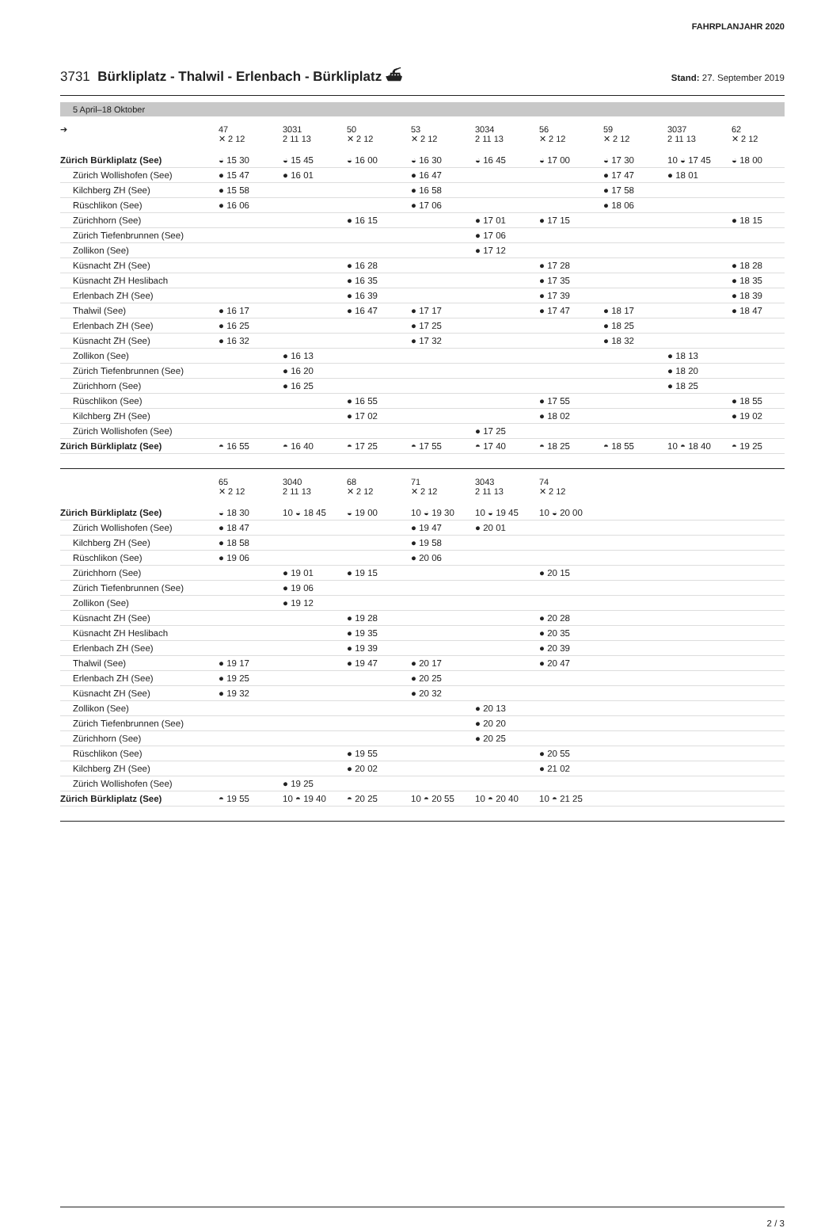FAHRPLANJAHR 2020
3731 Bürkliplatz - Thalwil - Erlenbach - Bürkliplatz ⛴
Stand: 27. September 2019
5 April–18 Oktober
| ➔ | 47 ✕ 2 12 | 3031 2 11 13 | 50 ✕ 2 12 | 53 ✕ 2 12 | 3034 2 11 13 | 56 ✕ 2 12 | 59 ✕ 2 12 | 3037 2 11 13 | 62 ✕ 2 12 |
| --- | --- | --- | --- | --- | --- | --- | --- | --- | --- |
| Zürich Bürkliplatz (See) | ◒ 15 30 | ◒ 15 45 | ◒ 16 00 | ◒ 16 30 | ◒ 16 45 | ◒ 17 00 | ◒ 17 30 | 10 ◒ 17 45 | ◒ 18 00 |
| Zürich Wollishofen (See) | ● 15 47 | ● 16 01 | | ● 16 47 | | | ● 17 47 | ● 18 01 | |
| Kilchberg ZH (See) | ● 15 58 | | | ● 16 58 | | | ● 17 58 | | |
| Rüschlikon (See) | ● 16 06 | | | ● 17 06 | | | ● 18 06 | | |
| Zürichhorn (See) | | | ● 16 15 | | ● 17 01 | ● 17 15 | | | ● 18 15 |
| Zürich Tiefenbrunnen (See) | | | | | ● 17 06 | | | | |
| Zollikon (See) | | | | | ● 17 12 | | | | |
| Küsnacht ZH (See) | | | ● 16 28 | | | ● 17 28 | | | ● 18 28 |
| Küsnacht ZH Heslibach | | | ● 16 35 | | | ● 17 35 | | | ● 18 35 |
| Erlenbach ZH (See) | | | ● 16 39 | | | ● 17 39 | | | ● 18 39 |
| Thalwil (See) | ● 16 17 | | ● 16 47 | ● 17 17 | | ● 17 47 | ● 18 17 | | ● 18 47 |
| Erlenbach ZH (See) | ● 16 25 | | | ● 17 25 | | | ● 18 25 | | |
| Küsnacht ZH (See) | ● 16 32 | | | ● 17 32 | | | ● 18 32 | | |
| Zollikon (See) | | ● 16 13 | | | | | | ● 18 13 | |
| Zürich Tiefenbrunnen (See) | | ● 16 20 | | | | | | ● 18 20 | |
| Zürichhorn (See) | | ● 16 25 | | | | | | ● 18 25 | |
| Rüschlikon (See) | | | ● 16 55 | | | ● 17 55 | | | ● 18 55 |
| Kilchberg ZH (See) | | | ● 17 02 | | | ● 18 02 | | | ● 19 02 |
| Zürich Wollishofen (See) | | | | | ● 17 25 | | | | |
| Zürich Bürkliplatz (See) | ◓ 16 55 | ◓ 16 40 | ◓ 17 25 | ◓ 17 55 | ◓ 17 40 | ◓ 18 25 | ◓ 18 55 | 10 ◓ 18 40 | ◓ 19 25 |
| | 65 ✕ 2 12 | 3040 2 11 13 | 68 ✕ 2 12 | 71 ✕ 2 12 | 3043 2 11 13 | 74 ✕ 2 12 | | | |
| --- | --- | --- | --- | --- | --- | --- | --- | --- | --- |
| Zürich Bürkliplatz (See) | ◒ 18 30 | 10 ◒ 18 45 | ◒ 19 00 | 10 ◒ 19 30 | 10 ◒ 19 45 | 10 ◒ 20 00 | | | |
| Zürich Wollishofen (See) | ● 18 47 | | | ● 19 47 | ● 20 01 | | | | |
| Kilchberg ZH (See) | ● 18 58 | | | ● 19 58 | | | | | |
| Rüschlikon (See) | ● 19 06 | | | ● 20 06 | | | | | |
| Zürichhorn (See) | | ● 19 01 | ● 19 15 | | | ● 20 15 | | | |
| Zürich Tiefenbrunnen (See) | | ● 19 06 | | | | | | | |
| Zollikon (See) | | ● 19 12 | | | | | | | |
| Küsnacht ZH (See) | | | ● 19 28 | | | ● 20 28 | | | |
| Küsnacht ZH Heslibach | | | ● 19 35 | | | ● 20 35 | | | |
| Erlenbach ZH (See) | | | ● 19 39 | | | ● 20 39 | | | |
| Thalwil (See) | ● 19 17 | | ● 19 47 | ● 20 17 | | ● 20 47 | | | |
| Erlenbach ZH (See) | ● 19 25 | | | ● 20 25 | | | | | |
| Küsnacht ZH (See) | ● 19 32 | | | ● 20 32 | | | | | |
| Zollikon (See) | | | | | ● 20 13 | | | | |
| Zürich Tiefenbrunnen (See) | | | | | ● 20 20 | | | | |
| Zürichhorn (See) | | | | | ● 20 25 | | | | |
| Rüschlikon (See) | | | ● 19 55 | | | ● 20 55 | | | |
| Kilchberg ZH (See) | | | ● 20 02 | | | ● 21 02 | | | |
| Zürich Wollishofen (See) | | ● 19 25 | | | | | | | |
| Zürich Bürkliplatz (See) | ◓ 19 55 | 10 ◓ 19 40 | ◓ 20 25 | 10 ◓ 20 55 | 10 ◓ 20 40 | 10 ◓ 21 25 | | | |
2 / 3